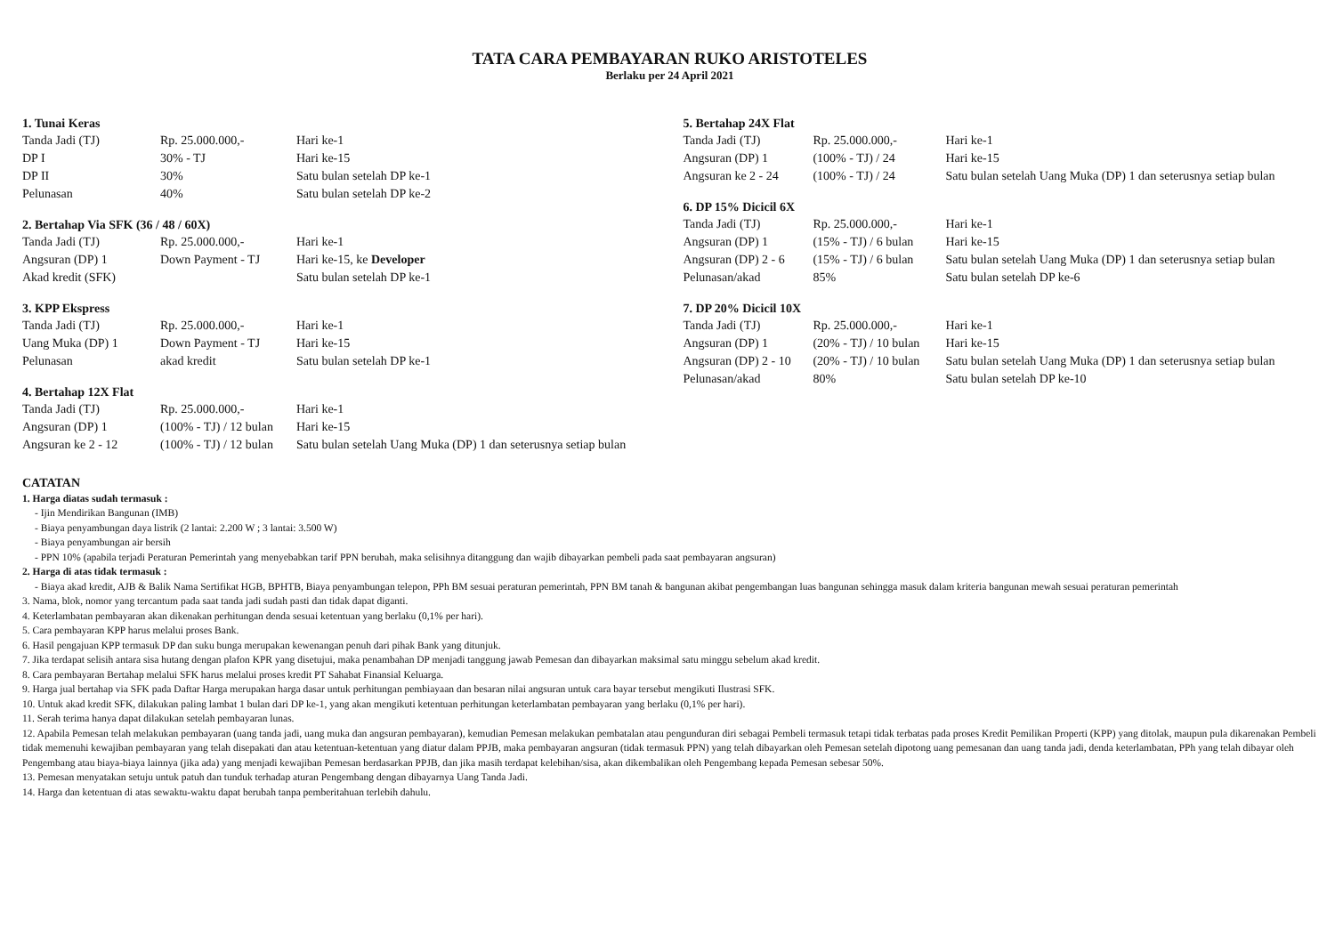TATA CARA PEMBAYARAN RUKO ARISTOTELES
Berlaku per 24 April 2021
1. Tunai Keras
| Tanda Jadi (TJ) | Rp. 25.000.000,- | Hari ke-1 |
| DP I | 30% - TJ | Hari ke-15 |
| DP II | 30% | Satu bulan setelah DP ke-1 |
| Pelunasan | 40% | Satu bulan setelah DP ke-2 |
2. Bertahap Via SFK (36 / 48 / 60X)
| Tanda Jadi (TJ) | Rp. 25.000.000,- | Hari ke-1 |
| Angsuran (DP) 1 | Down Payment - TJ | Hari ke-15, ke Developer |
| Akad kredit (SFK) | | Satu bulan setelah DP ke-1 |
3. KPP Ekspress
| Tanda Jadi (TJ) | Rp. 25.000.000,- | Hari ke-1 |
| Uang Muka (DP) 1 | Down Payment - TJ | Hari ke-15 |
| Pelunasan | akad kredit | Satu bulan setelah DP ke-1 |
4. Bertahap 12X Flat
| Tanda Jadi (TJ) | Rp. 25.000.000,- | Hari ke-1 |
| Angsuran (DP) 1 | (100% - TJ) / 12 bulan | Hari ke-15 |
| Angsuran ke 2 - 12 | (100% - TJ) / 12 bulan | Satu bulan setelah Uang Muka (DP) 1 dan seterusnya setiap bulan |
5. Bertahap 24X Flat
| Tanda Jadi (TJ) | Rp. 25.000.000,- | Hari ke-1 |
| Angsuran (DP) 1 | (100% - TJ) / 24 | Hari ke-15 |
| Angsuran ke 2 - 24 | (100% - TJ) / 24 | Satu bulan setelah Uang Muka (DP) 1 dan seterusnya setiap bulan |
6. DP 15% Dicicil 6X
| Tanda Jadi (TJ) | Rp. 25.000.000,- | Hari ke-1 |
| Angsuran (DP) 1 | (15% - TJ) / 6 bulan | Hari ke-15 |
| Angsuran (DP) 2 - 6 | (15% - TJ) / 6 bulan | Satu bulan setelah Uang Muka (DP) 1 dan seterusnya setiap bulan |
| Pelunasan/akad | 85% | Satu bulan setelah DP ke-6 |
7. DP 20% Dicicil 10X
| Tanda Jadi (TJ) | Rp. 25.000.000,- | Hari ke-1 |
| Angsuran (DP) 1 | (20% - TJ) / 10 bulan | Hari ke-15 |
| Angsuran (DP) 2 - 10 | (20% - TJ) / 10 bulan | Satu bulan setelah Uang Muka (DP) 1 dan seterusnya setiap bulan |
| Pelunasan/akad | 80% | Satu bulan setelah DP ke-10 |
CATATAN
1. Harga diatas sudah termasuk :
- Ijin Mendirikan Bangunan (IMB)
- Biaya penyambungan daya listrik (2 lantai: 2.200 W ; 3 lantai: 3.500 W)
- Biaya penyambungan air bersih
- PPN 10% (apabila terjadi Peraturan Pemerintah yang menyebabkan tarif PPN berubah, maka selisihnya ditanggung dan wajib dibayarkan pembeli pada saat pembayaran angsuran)
2. Harga di atas tidak termasuk :
- Biaya akad kredit, AJB & Balik Nama Sertifikat HGB, BPHTB, Biaya penyambungan telepon, PPh BM sesuai peraturan pemerintah, PPN BM tanah & bangunan akibat pengembangan luas bangunan sehingga masuk dalam kriteria bangunan mewah sesuai peraturan pemerintah
3. Nama, blok, nomor yang tercantum pada saat tanda jadi sudah pasti dan tidak dapat diganti.
4. Keterlambatan pembayaran akan dikenakan perhitungan denda sesuai ketentuan yang berlaku (0,1% per hari).
5. Cara pembayaran KPP harus melalui proses Bank.
6. Hasil pengajuan KPP termasuk DP dan suku bunga merupakan kewenangan penuh dari pihak Bank yang ditunjuk.
7. Jika terdapat selisih antara sisa hutang dengan plafon KPR yang disetujui, maka penambahan DP menjadi tanggung jawab Pemesan dan dibayarkan maksimal satu minggu sebelum akad kredit.
8. Cara pembayaran Bertahap melalui SFK harus melalui proses kredit PT Sahabat Finansial Keluarga.
9. Harga jual bertahap via SFK pada Daftar Harga merupakan harga dasar untuk perhitungan pembiayaan dan besaran nilai angsuran untuk cara bayar tersebut mengikuti Ilustrasi SFK.
10. Untuk akad kredit SFK, dilakukan paling lambat 1 bulan dari DP ke-1, yang akan mengikuti ketentuan perhitungan keterlambatan pembayaran yang berlaku (0,1% per hari).
11. Serah terima hanya dapat dilakukan setelah pembayaran lunas.
12. Apabila Pemesan telah melakukan pembayaran (uang tanda jadi, uang muka dan angsuran pembayaran), kemudian Pemesan melakukan pembatalan atau pengunduran diri sebagai Pembeli termasuk tetapi tidak terbatas pada proses Kredit Pemilikan Properti (KPP) yang ditolak, maupun pula dikarenakan Pembeli tidak memenuhi kewajiban pembayaran yang telah disepakati dan atau ketentuan-ketentuan yang diatur dalam PPJB, maka pembayaran angsuran (tidak termasuk PPN) yang telah dibayarkan oleh Pemesan setelah dipotong uang pemesanan dan uang tanda jadi, denda keterlambatan, PPh yang telah dibayar oleh Pengembang atau biaya-biaya lainnya (jika ada) yang menjadi kewajiban Pemesan berdasarkan PPJB, dan jika masih terdapat kelebihan/sisa, akan dikembalikan oleh Pengembang kepada Pemesan sebesar 50%.
13. Pemesan menyatakan setuju untuk patuh dan tunduk terhadap aturan Pengembang dengan dibayarnya Uang Tanda Jadi.
14. Harga dan ketentuan di atas sewaktu-waktu dapat berubah tanpa pemberitahuan terlebih dahulu.